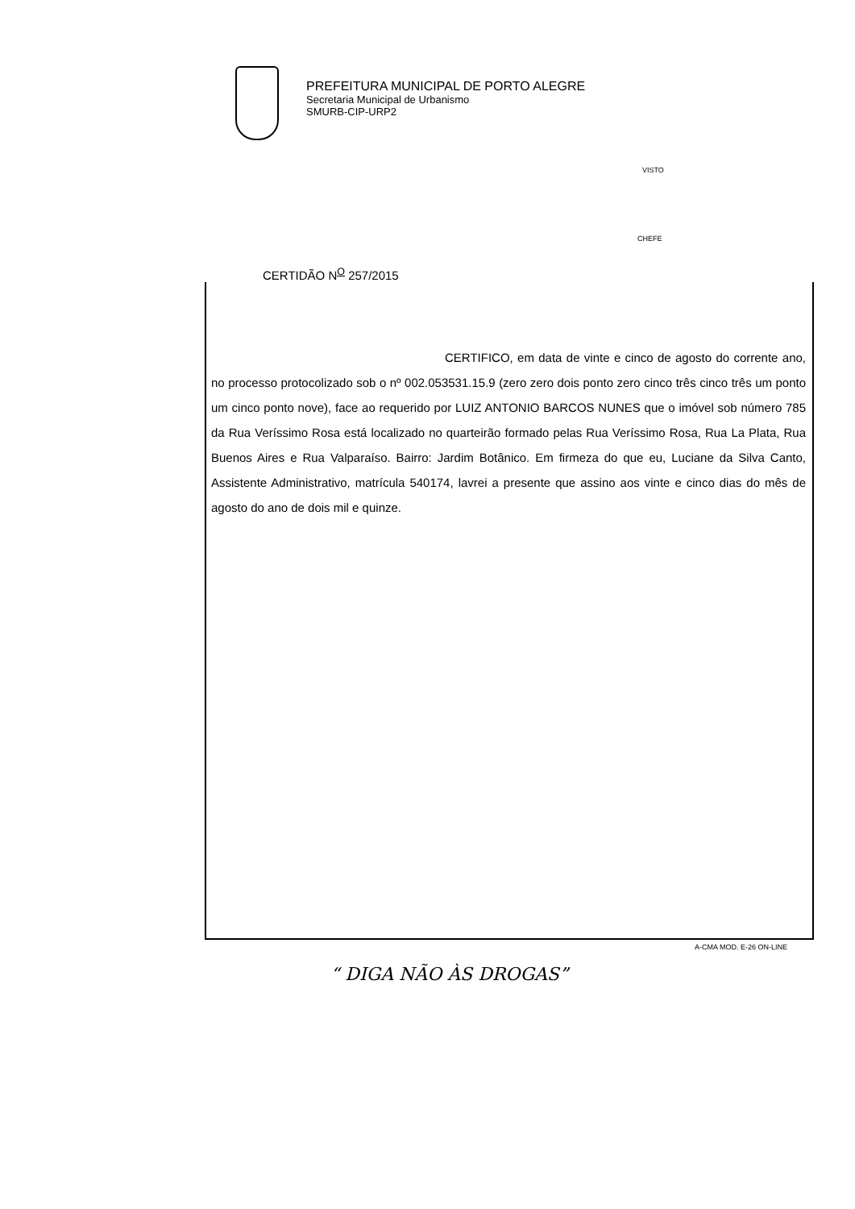PREFEITURA MUNICIPAL DE PORTO ALEGRE
Secretaria Municipal de Urbanismo
SMURB-CIP-URP2
VISTO
CHEFE
CERTIDÃO N<sup>O</sup> 257/2015
CERTIFICO, em data de vinte e cinco de agosto do corrente ano, no processo protocolizado sob o nº 002.053531.15.9 (zero zero dois ponto zero cinco três cinco três um ponto um cinco ponto nove), face ao requerido por LUIZ ANTONIO BARCOS NUNES que o imóvel sob número 785 da Rua Veríssimo Rosa está localizado no quarteirão formado pelas Rua Veríssimo Rosa, Rua La Plata, Rua Buenos Aires e Rua Valparaíso. Bairro: Jardim Botânico. Em firmeza do que eu, Luciane da Silva Canto, Assistente Administrativo, matrícula 540174, lavrei a presente que assino aos vinte e cinco dias do mês de agosto do ano de dois mil e quinze.
A-CMA MOD. E-26 ON-LINE
“ DIGA NÃO ÀS DROGAS”